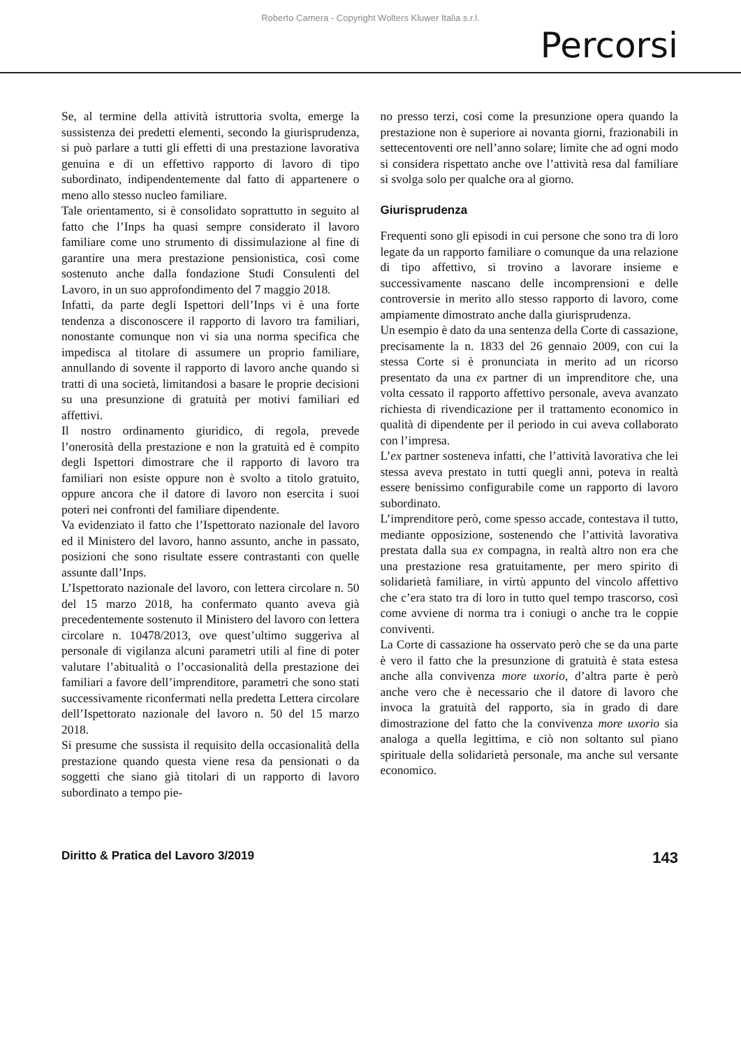Roberto Camera - Copyright Wolters Kluwer Italia s.r.l.
Percorsi
Se, al termine della attività istruttoria svolta, emerge la sussistenza dei predetti elementi, secondo la giurisprudenza, si può parlare a tutti gli effetti di una prestazione lavorativa genuina e di un effettivo rapporto di lavoro di tipo subordinato, indipendentemente dal fatto di appartenere o meno allo stesso nucleo familiare.
Tale orientamento, si è consolidato soprattutto in seguito al fatto che l’Inps ha quasi sempre considerato il lavoro familiare come uno strumento di dissimulazione al fine di garantire una mera prestazione pensionistica, così come sostenuto anche dalla fondazione Studi Consulenti del Lavoro, in un suo approfondimento del 7 maggio 2018.
Infatti, da parte degli Ispettori dell’Inps vi è una forte tendenza a disconoscere il rapporto di lavoro tra familiari, nonostante comunque non vi sia una norma specifica che impedisca al titolare di assumere un proprio familiare, annullando di sovente il rapporto di lavoro anche quando si tratti di una società, limitandosi a basare le proprie decisioni su una presunzione di gratuità per motivi familiari ed affettivi.
Il nostro ordinamento giuridico, di regola, prevede l’onerosità della prestazione e non la gratuità ed è compito degli Ispettori dimostrare che il rapporto di lavoro tra familiari non esiste oppure non è svolto a titolo gratuito, oppure ancora che il datore di lavoro non esercita i suoi poteri nei confronti del familiare dipendente.
Va evidenziato il fatto che l’Ispettorato nazionale del lavoro ed il Ministero del lavoro, hanno assunto, anche in passato, posizioni che sono risultate essere contrastanti con quelle assunte dall’Inps.
L’Ispettorato nazionale del lavoro, con lettera circolare n. 50 del 15 marzo 2018, ha confermato quanto aveva già precedentemente sostenuto il Ministero del lavoro con lettera circolare n. 10478/2013, ove quest’ultimo suggeriva al personale di vigilanza alcuni parametri utili al fine di poter valutare l’abitualità o l’occasionalità della prestazione dei familiari a favore dell’imprenditore, parametri che sono stati successivamente riconfermati nella predetta Lettera circolare dell’Ispettorato nazionale del lavoro n. 50 del 15 marzo 2018.
Si presume che sussista il requisito della occasionalità della prestazione quando questa viene resa da pensionati o da soggetti che siano già titolari di un rapporto di lavoro subordinato a tempo pie-
no presso terzi, così come la presunzione opera quando la prestazione non è superiore ai novanta giorni, frazionabili in settecentoventi ore nell’anno solare; limite che ad ogni modo si considera rispettato anche ove l’attività resa dal familiare si svolga solo per qualche ora al giorno.
Giurisprudenza
Frequenti sono gli episodi in cui persone che sono tra di loro legate da un rapporto familiare o comunque da una relazione di tipo affettivo, si trovino a lavorare insieme e successivamente nascano delle incomprensioni e delle controversie in merito allo stesso rapporto di lavoro, come ampiamente dimostrato anche dalla giurisprudenza.
Un esempio è dato da una sentenza della Corte di cassazione, precisamente la n. 1833 del 26 gennaio 2009, con cui la stessa Corte si è pronunciata in merito ad un ricorso presentato da una ex partner di un imprenditore che, una volta cessato il rapporto affettivo personale, aveva avanzato richiesta di rivendicazione per il trattamento economico in qualità di dipendente per il periodo in cui aveva collaborato con l’impresa.
L’ex partner sosteneva infatti, che l’attività lavorativa che lei stessa aveva prestato in tutti quegli anni, poteva in realtà essere benissimo configurabile come un rapporto di lavoro subordinato.
L’imprenditore però, come spesso accade, contestava il tutto, mediante opposizione, sostenendo che l’attività lavorativa prestata dalla sua ex compagna, in realtà altro non era che una prestazione resa gratuitamente, per mero spirito di solidarietà familiare, in virtù appunto del vincolo affettivo che c’era stato tra di loro in tutto quel tempo trascorso, così come avviene di norma tra i coniugi o anche tra le coppie conviventi.
La Corte di cassazione ha osservato però che se da una parte è vero il fatto che la presunzione di gratuità è stata estesa anche alla convivenza more uxorio, d’altra parte è però anche vero che è necessario che il datore di lavoro che invoca la gratuità del rapporto, sia in grado di dare dimostrazione del fatto che la convivenza more uxorio sia analoga a quella legittima, e ciò non soltanto sul piano spirituale della solidarietà personale, ma anche sul versante economico.
Diritto & Pratica del Lavoro 3/2019 143